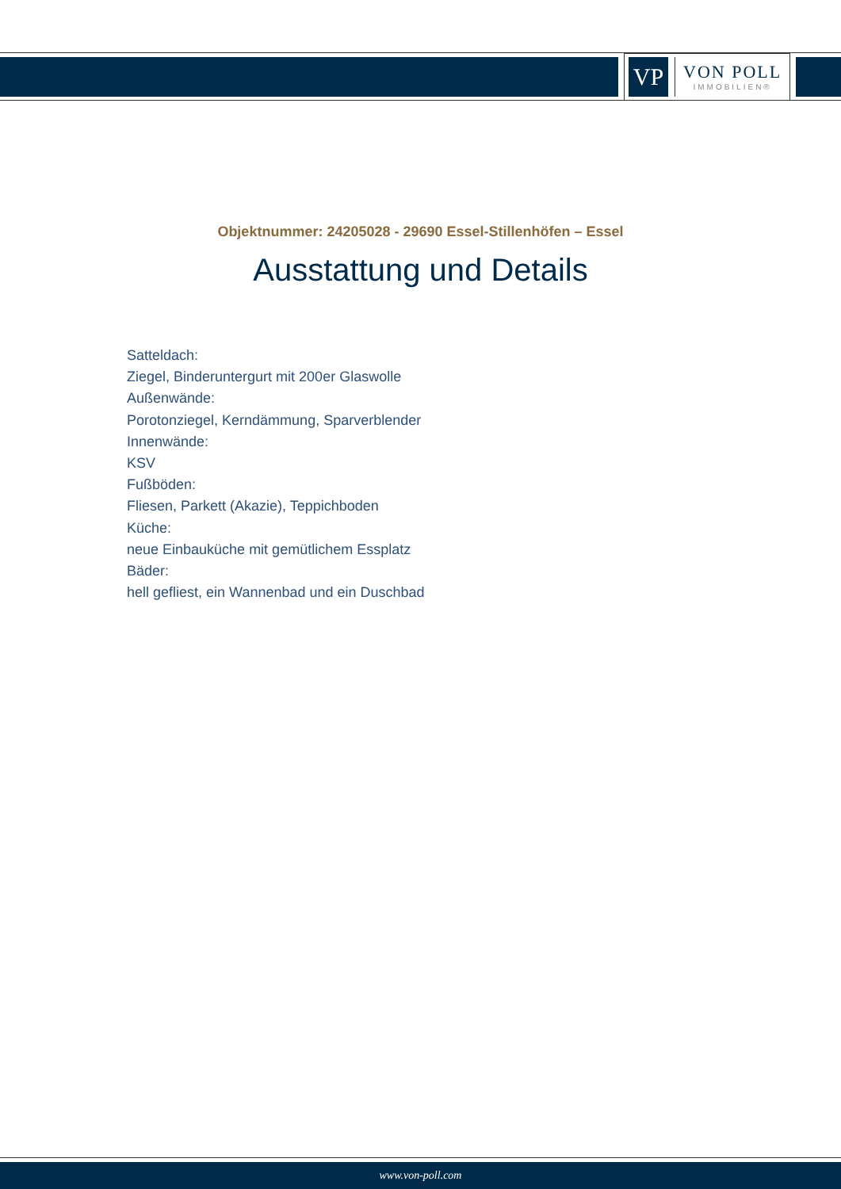VP
VON POLL
IMMOBILIEN®
Objektnummer: 24205028 - 29690 Essel-Stillenhöfen – Essel
Ausstattung und Details
Satteldach:
Ziegel, Binderuntergurt mit 200er Glaswolle
Außenwände:
Porotonziegel, Kerndämmung, Sparverblender
Innenwände:
KSV
Fußböden:
Fliesen, Parkett (Akazie), Teppichboden
Küche:
neue Einbauküche mit gemütlichem Essplatz
Bäder:
hell gefliest, ein Wannenbad und ein Duschbad
www.von-poll.com